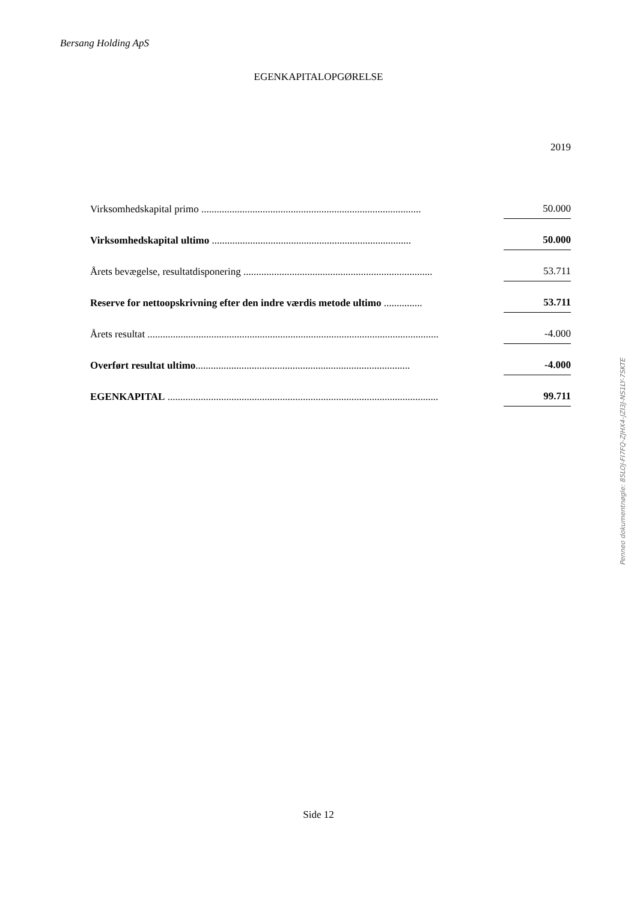Bersang Holding ApS
EGENKAPITALOPGØRELSE
| | | 2019 |
| Virksomhedskapital primo ...................................................................................... | | 50.000 |
| Virksomhedskapital ultimo .............................................................................. | | 50.000 |
| Årets bevægelse, resultatdisponering .......................................................................... | | 53.711 |
| Reserve for nettoopskrivning efter den indre værdis metode ultimo ............... | | 53.711 |
| Årets resultat .................................................................................................................. | | -4.000 |
| Overført resultat ultimo .................................................................................... | | -4.000 |
| EGENKAPITAL .......................................................................................................... | | 99.711 |
Penneo dokumentnøgle: 85LOJ-FI7FQ-ZJHX4-JZI3J-NS1LY-7SKTE
Side 12